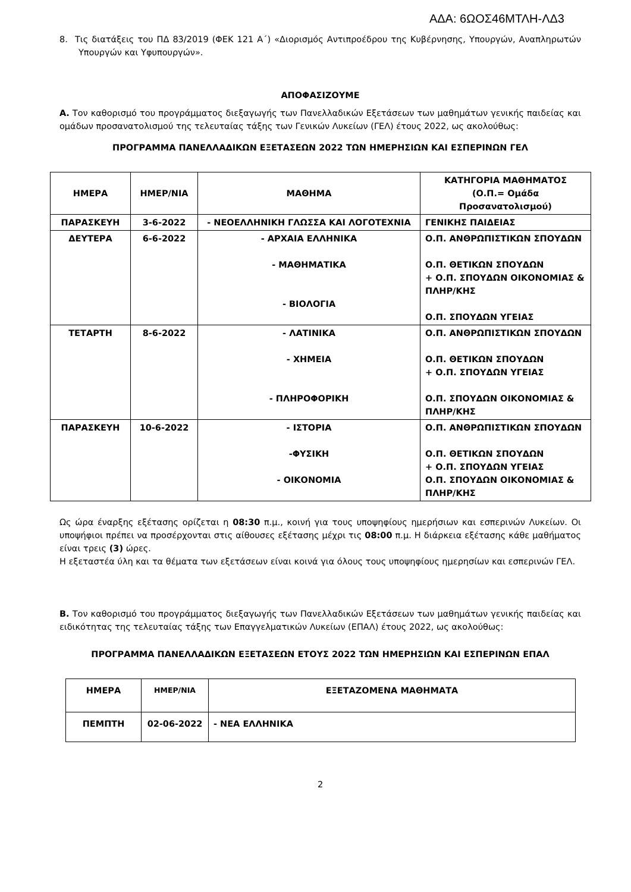ΑΔΑ: 6ΩΟΣ46ΜΤΛΗ-ΛΔ3
8. Τις διατάξεις του ΠΔ 83/2019 (ΦΕΚ 121 Α΄) «Διορισμός Αντιπροέδρου της Κυβέρνησης, Υπουργών, Αναπληρωτών Υπουργών και Υφυπουργών».
ΑΠΟΦΑΣΙΖΟΥΜΕ
Α. Τον καθορισμό του προγράμματος διεξαγωγής των Πανελλαδικών Εξετάσεων των μαθημάτων γενικής παιδείας και ομάδων προσανατολισμού της τελευταίας τάξης των Γενικών Λυκείων (ΓΕΛ) έτους 2022, ως ακολούθως:
ΠΡΟΓΡΑΜΜΑ ΠΑΝΕΛΛΑΔΙΚΩΝ ΕΞΕΤΑΣΕΩΝ 2022 ΤΩΝ ΗΜΕΡΗΣΙΩΝ ΚΑΙ ΕΣΠΕΡΙΝΩΝ ΓΕΛ
| ΗΜΕΡΑ | ΗΜΕΡ/ΝΙΑ | ΜΑΘΗΜΑ | ΚΑΤΗΓΟΡΙΑ ΜΑΘΗΜΑΤΟΣ (Ο.Π.= Ομάδα Προσανατολισμού) |
| --- | --- | --- | --- |
| ΠΑΡΑΣΚΕΥΗ | 3-6-2022 | - ΝΕΟΕΛΛΗΝΙΚΗ ΓΛΩΣΣΑ ΚΑΙ ΛΟΓΟΤΕΧΝΙΑ | ΓΕΝΙΚΗΣ ΠΑΙΔΕΙΑΣ |
| ΔΕΥΤΕΡΑ | 6-6-2022 | - ΑΡΧΑΙΑ ΕΛΛΗΝΙΚΑ - ΜΑΘΗΜΑΤΙΚΑ - ΒΙΟΛΟΓΙΑ | Ο.Π. ΑΝΘΡΩΠΙΣΤΙΚΩΝ ΣΠΟΥΔΩΝ Ο.Π. ΘΕΤΙΚΩΝ ΣΠΟΥΔΩΝ + Ο.Π. ΣΠΟΥΔΩΝ ΟΙΚΟΝΟΜΙΑΣ & ΠΛΗΡ/ΚΗΣ Ο.Π. ΣΠΟΥΔΩΝ ΥΓΕΙΑΣ |
| ΤΕΤΑΡΤΗ | 8-6-2022 | - ΛΑΤΙΝΙΚΑ - ΧΗΜΕΙΑ - ΠΛΗΡΟΦΟΡΙΚΗ | Ο.Π. ΑΝΘΡΩΠΙΣΤΙΚΩΝ ΣΠΟΥΔΩΝ Ο.Π. ΘΕΤΙΚΩΝ ΣΠΟΥΔΩΝ + Ο.Π. ΣΠΟΥΔΩΝ ΥΓΕΙΑΣ Ο.Π. ΣΠΟΥΔΩΝ ΟΙΚΟΝΟΜΙΑΣ & ΠΛΗΡ/ΚΗΣ |
| ΠΑΡΑΣΚΕΥΗ | 10-6-2022 | - ΙΣΤΟΡΙΑ -ΦΥΣΙΚΗ - ΟΙΚΟΝΟΜΙΑ | Ο.Π. ΑΝΘΡΩΠΙΣΤΙΚΩΝ ΣΠΟΥΔΩΝ Ο.Π. ΘΕΤΙΚΩΝ ΣΠΟΥΔΩΝ + Ο.Π. ΣΠΟΥΔΩΝ ΥΓΕΙΑΣ Ο.Π. ΣΠΟΥΔΩΝ ΟΙΚΟΝΟΜΙΑΣ & ΠΛΗΡ/ΚΗΣ |
Ως ώρα έναρξης εξέτασης ορίζεται η 08:30 π.μ., κοινή για τους υποψηφίους ημερήσιων και εσπερινών Λυκείων. Οι υποψήφιοι πρέπει να προσέρχονται στις αίθουσες εξέτασης μέχρι τις 08:00 π.μ. Η διάρκεια εξέτασης κάθε μαθήματος είναι τρεις (3) ώρες.
Η εξεταστέα ύλη και τα θέματα των εξετάσεων είναι κοινά για όλους τους υποψηφίους ημερησίων και εσπερινών ΓΕΛ.
Β. Τον καθορισμό του προγράμματος διεξαγωγής των Πανελλαδικών Εξετάσεων των μαθημάτων γενικής παιδείας και ειδικότητας της τελευταίας τάξης των Επαγγελματικών Λυκείων (ΕΠΑΛ) έτους 2022, ως ακολούθως:
ΠΡΟΓΡΑΜΜΑ ΠΑΝΕΛΛΑΔΙΚΩΝ ΕΞΕΤΑΣΕΩΝ ΕΤΟΥΣ 2022 ΤΩΝ ΗΜΕΡΗΣΙΩΝ ΚΑΙ ΕΣΠΕΡΙΝΩΝ ΕΠΑΛ
| ΗΜΕΡΑ | ΗΜΕΡ/ΝΙΑ | ΕΞΕΤΑΖΟΜΕΝΑ ΜΑΘΗΜΑΤΑ |
| --- | --- | --- |
| ΠΕΜΠΤΗ | 02-06-2022 | - ΝΕΑ ΕΛΛΗΝΙΚΑ |
2